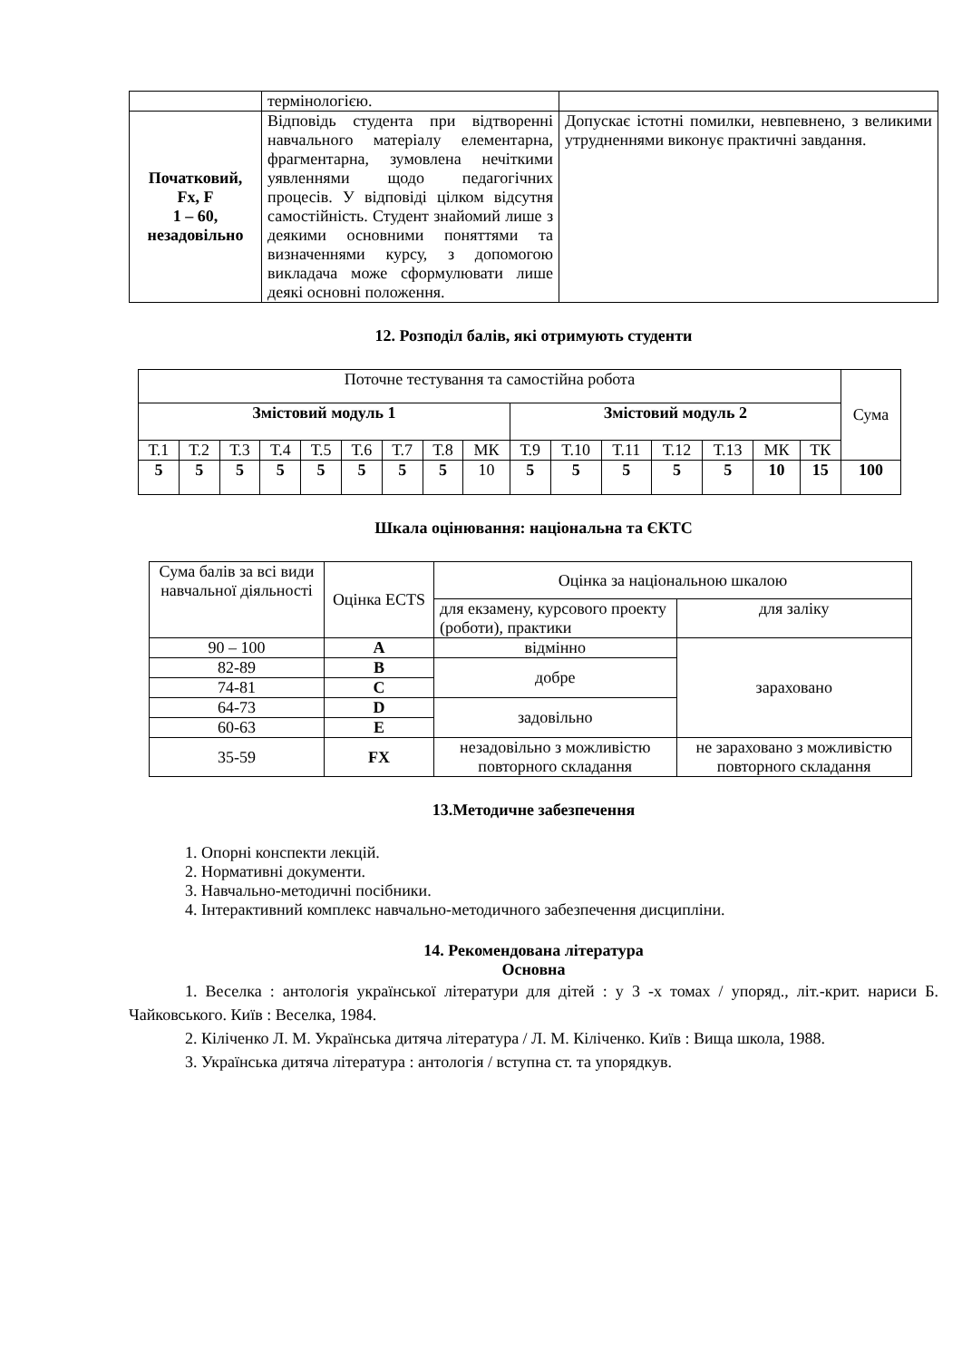| | термінологією. | |
| Початковий, Fx, F 1 – 60, незадовільно | Відповідь студента при відтворенні навчального матеріалу елементарна, фрагментарна, зумовлена нечіткими уявленнями щодо педагогічних процесів. У відповіді цілком відсутня самостійність. Студент знайомий лише з деякими основними поняттями та визначеннями курсу, з допомогою викладача може сформулювати лише деякі основні положення. | Допускає істотні помилки, невпевнено, з великими утрудненнями виконує практичні завдання. |
12. Розподіл балів, які отримують студенти
| Поточне тестування та самостійна робота | | | | | | | | | | | | | | | | Сума |
| Змістовий модуль 1 | | | | | | | | | Змістовий модуль 2 | | | | | | | |
| Т.1 | Т.2 | Т.3 | Т.4 | Т.5 | Т.6 | Т.7 | Т.8 | МК | Т.9 | Т.10 | Т.11 | Т.12 | Т.13 | МК | ТК | |
| 5 | 5 | 5 | 5 | 5 | 5 | 5 | 5 | 10 | 5 | 5 | 5 | 5 | 5 | 10 | 15 | 100 |
Шкала оцінювання: національна та ЄКТС
| Сума балів за всі види навчальної діяльності | Оцінка ECTS | Оцінка за національною шкалою | |
| | | для екзамену, курсового проекту (роботи), практики | для заліку |
| 90 – 100 | A | відмінно | зараховано |
| 82-89 | B | добре | |
| 74-81 | C | | |
| 64-73 | D | задовільно | |
| 60-63 | E | | |
| 35-59 | FX | незадовільно з можливістю повторного складання | не зараховано з можливістю повторного складання |
13.Методичне забезпечення
1. Опорні конспекти лекцій.
2. Нормативні документи.
3. Навчально-методичні посібники.
4. Інтерактивний комплекс навчально-методичного забезпечення дисципліни.
14. Рекомендована література
Основна
1. Веселка : антологія української літератури для дітей : у 3 -х томах / упоряд., літ.-крит. нариси Б. Чайковського. Київ : Веселка, 1984.
2. Кіліченко Л. М. Українська дитяча література / Л. М. Кіліченко. Київ : Вища школа, 1988.
3. Українська дитяча література : антологія / вступна ст. та упорядкув.